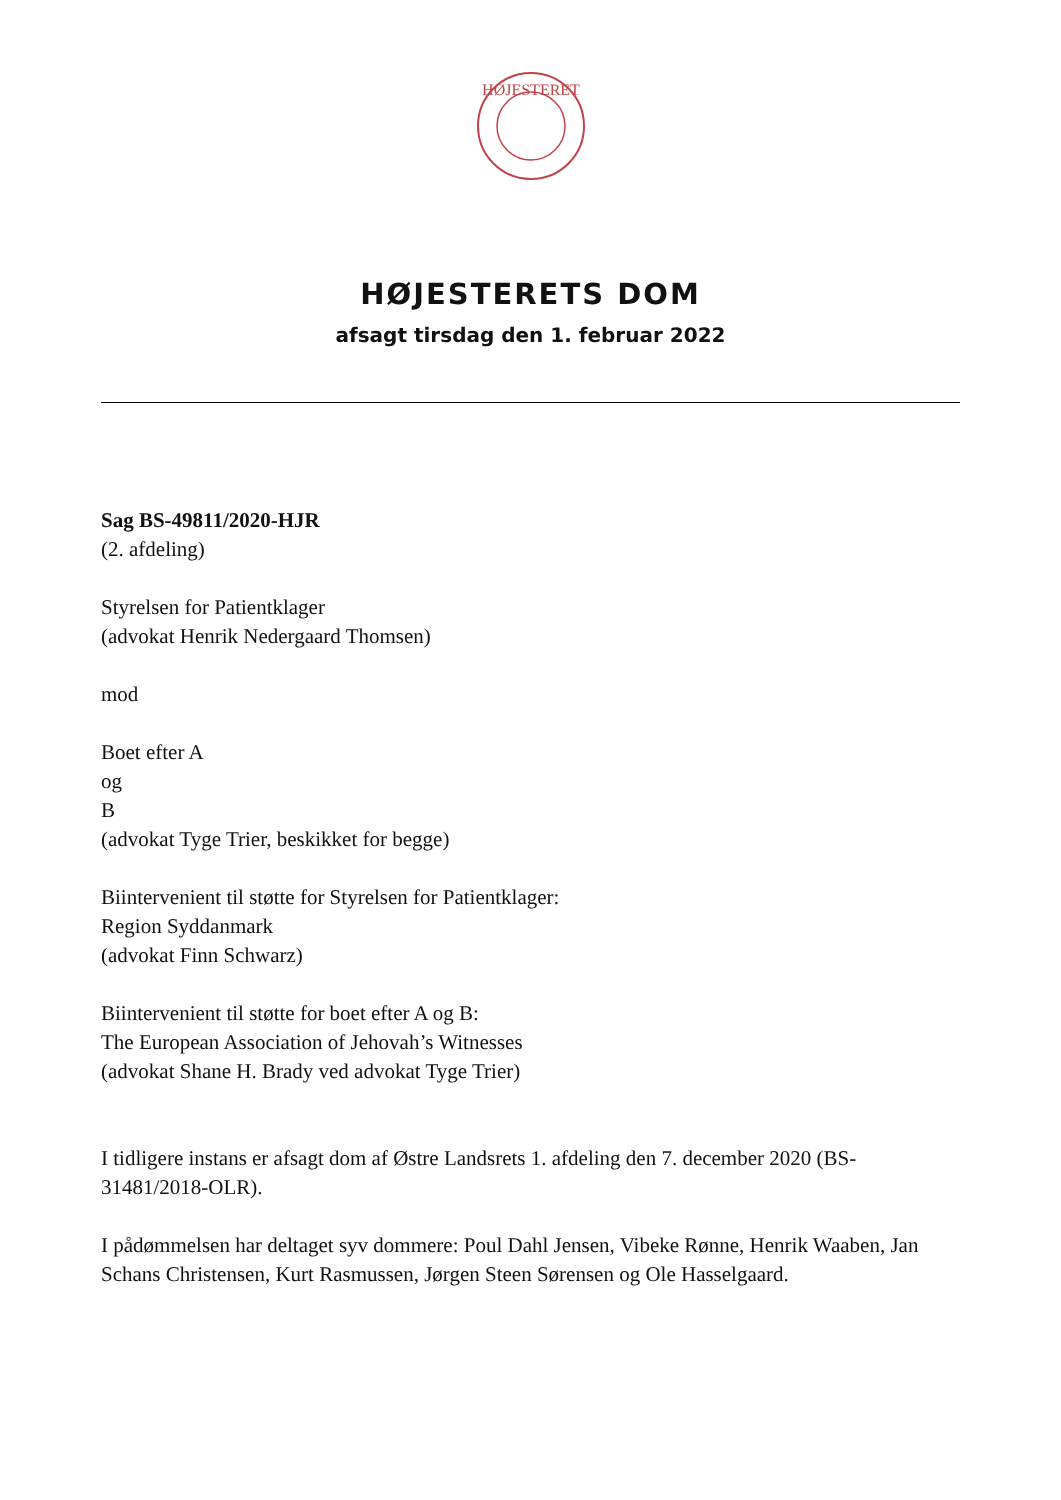HØJESTERET
HØJESTERETS DOM
afsagt tirsdag den 1. februar 2022
Sag BS-49811/2020-HJR
(2. afdeling)
Styrelsen for Patientklager
(advokat Henrik Nedergaard Thomsen)
mod
Boet efter A
og
B
(advokat Tyge Trier, beskikket for begge)
Biintervenient til støtte for Styrelsen for Patientklager:
Region Syddanmark
(advokat Finn Schwarz)
Biintervenient til støtte for boet efter A og B:
The European Association of Jehovah’s Witnesses
(advokat Shane H. Brady ved advokat Tyge Trier)
I tidligere instans er afsagt dom af Østre Landsrets 1. afdeling den 7. december 2020 (BS-31481/2018-OLR).
I pådømmelsen har deltaget syv dommere: Poul Dahl Jensen, Vibeke Rønne, Henrik Waaben, Jan Schans Christensen, Kurt Rasmussen, Jørgen Steen Sørensen og Ole Hasselgaard.